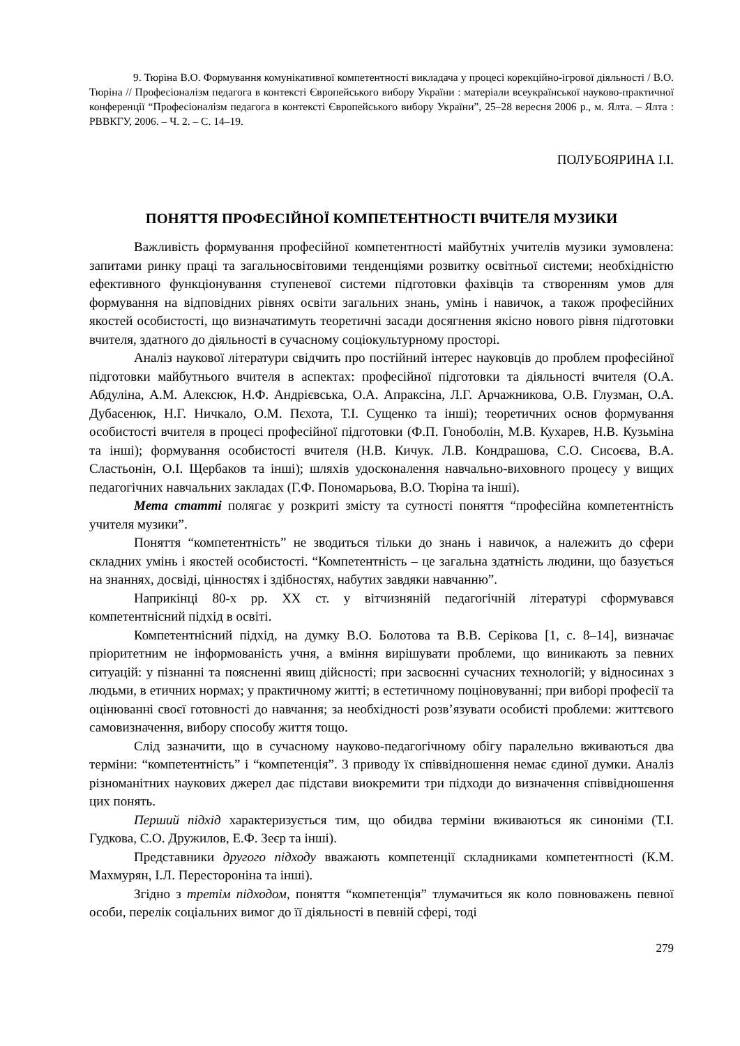9. Тюріна В.О. Формування комунікативної компетентності викладача у процесі корекційно-ігрової діяльності / В.О. Тюріна // Професіоналізм педагога в контексті Європейського вибору України : матеріали всеукраїнської науково-практичної конференції “Професіоналізм педагога в контексті Європейського вибору України”, 25–28 вересня 2006 р., м. Ялта. – Ялта : РВВКГУ, 2006. – Ч. 2. – С. 14–19.
ПОЛУБОЯРИНА І.І.
ПОНЯТТЯ ПРОФЕСІЙНОЇ КОМПЕТЕНТНОСТІ ВЧИТЕЛЯ МУЗИКИ
Важливість формування професійної компетентності майбутніх учителів музики зумовлена: запитами ринку праці та загальносвітовими тенденціями розвитку освітньої системи; необхідністю ефективного функціонування ступеневої системи підготовки фахівців та створенням умов для формування на відповідних рівнях освіти загальних знань, умінь і навичок, а також професійних якостей особистості, що визначатимуть теоретичні засади досягнення якісно нового рівня підготовки вчителя, здатного до діяльності в сучасному соціокультурному просторі.
Аналіз наукової літератури свідчить про постійний інтерес науковців до проблем професійної підготовки майбутнього вчителя в аспектах: професійної підготовки та діяльності вчителя (О.А. Абдуліна, А.М. Алексюк, Н.Ф. Андрієвська, О.А. Апраксіна, Л.Г. Арчажникова, О.В. Глузман, О.А. Дубасенюк, Н.Г. Ничкало, О.М. Пєхота, Т.І. Сущенко та інші); теоретичних основ формування особистості вчителя в процесі професійної підготовки (Ф.П. Гоноболін, М.В. Кухарев, Н.В. Кузьміна та інші); формування особистості вчителя (Н.В. Кичук. Л.В. Кондрашова, С.О. Сисоєва, В.А. Сластьонін, О.І. Щербаков та інші); шляхів удосконалення навчально-виховного процесу у вищих педагогічних навчальних закладах (Г.Ф. Пономарьова, В.О. Тюріна та інші).
Мета статті полягає у розкриті змісту та сутності поняття “професійна компетентність учителя музики”.
Поняття “компетентність” не зводиться тільки до знань і навичок, а належить до сфери складних умінь і якостей особистості. “Компетентність – це загальна здатність людини, що базується на знаннях, досвіді, цінностях і здібностях, набутих завдяки навчанню”.
Наприкінці 80-х рр. ХХ ст. у вітчизняній педагогічній літературі сформувався компетентнісний підхід в освіті.
Компетентнісний підхід, на думку В.О. Болотова та В.В. Серікова [1, с. 8–14], визначає пріоритетним не інформованість учня, а вміння вирішувати проблеми, що виникають за певних ситуацій: у пізнанні та поясненні явищ дійсності; при засвоєнні сучасних технологій; у відносинах з людьми, в етичних нормах; у практичному житті; в естетичному поціновуванні; при виборі професії та оцінюванні своєї готовності до навчання; за необхідності розв’язувати особисті проблеми: життєвого самовизначення, вибору способу життя тощо.
Слід зазначити, що в сучасному науково-педагогічному обігу паралельно вживаються два терміни: “компетентність” і “компетенція”. З приводу їх співвідношення немає єдиної думки. Аналіз різноманітних наукових джерел дає підстави виокремити три підходи до визначення співвідношення цих понять.
Перший підхід характеризується тим, що обидва терміни вживаються як синоніми (Т.І. Гудкова, С.О. Дружилов, Е.Ф. Зеєр та інші).
Представники другого підходу вважають компетенції складниками компетентності (К.М. Махмурян, І.Л. Перестороніна та інші).
Згідно з третім підходом, поняття “компетенція” тлумачиться як коло повноважень певної особи, перелік соціальних вимог до її діяльності в певній сфері, тоді
279